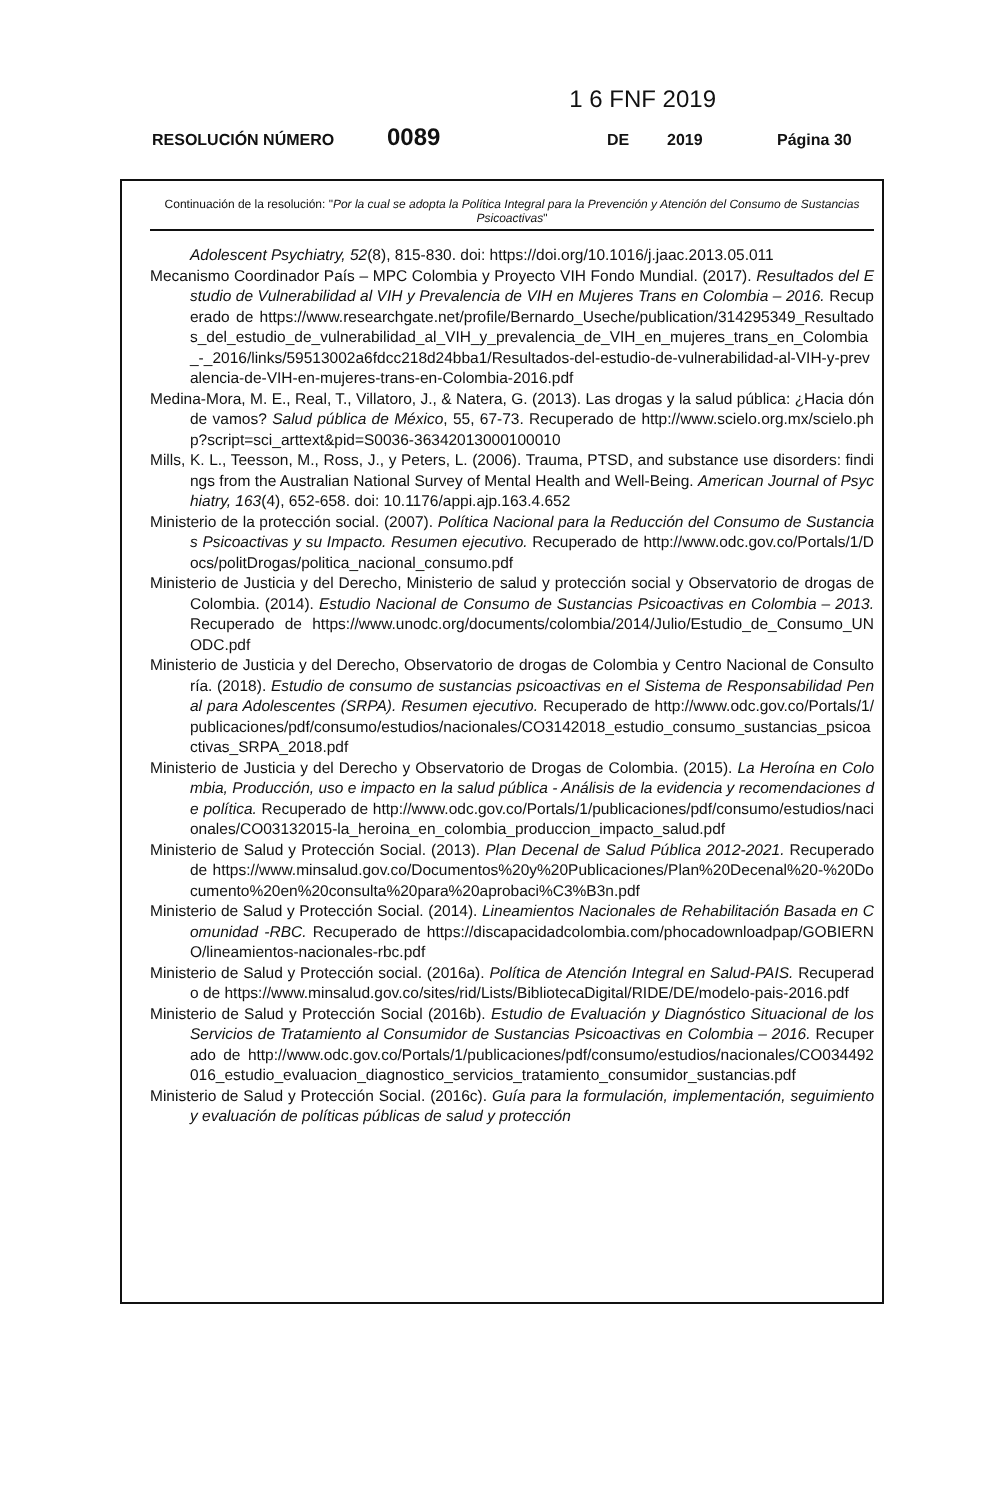1 6 FNF 2019
RESOLUCIÓN NÚMERO 0089 DE 2019 Página 30
Continuación de la resolución: "Por la cual se adopta la Política Integral para la Prevención y Atención del Consumo de Sustancias Psicoactivas"
Adolescent Psychiatry, 52(8), 815-830. doi: https://doi.org/10.1016/j.jaac.2013.05.011
Mecanismo Coordinador País – MPC Colombia y Proyecto VIH Fondo Mundial. (2017). Resultados del Estudio de Vulnerabilidad al VIH y Prevalencia de VIH en Mujeres Trans en Colombia – 2016. Recuperado de https://www.researchgate.net/profile/Bernardo_Useche/publication/314295349_Resultados_del_estudio_de_vulnerabilidad_al_VIH_y_prevalencia_de_VIH_en_mujeres_trans_en_Colombia_-_2016/links/59513002a6fdcc218d24bba1/Resultados-del-estudio-de-vulnerabilidad-al-VIH-y-prevalencia-de-VIH-en-mujeres-trans-en-Colombia-2016.pdf
Medina-Mora, M. E., Real, T., Villatoro, J., & Natera, G. (2013). Las drogas y la salud pública: ¿Hacia dónde vamos? Salud pública de México, 55, 67-73. Recuperado de http://www.scielo.org.mx/scielo.php?script=sci_arttext&pid=S0036-36342013000100010
Mills, K. L., Teesson, M., Ross, J., y Peters, L. (2006). Trauma, PTSD, and substance use disorders: findings from the Australian National Survey of Mental Health and Well-Being. American Journal of Psychiatry, 163(4), 652-658. doi: 10.1176/appi.ajp.163.4.652
Ministerio de la protección social. (2007). Política Nacional para la Reducción del Consumo de Sustancias Psicoactivas y su Impacto. Resumen ejecutivo. Recuperado de http://www.odc.gov.co/Portals/1/Docs/politDrogas/politica_nacional_consumo.pdf
Ministerio de Justicia y del Derecho, Ministerio de salud y protección social y Observatorio de drogas de Colombia. (2014). Estudio Nacional de Consumo de Sustancias Psicoactivas en Colombia – 2013. Recuperado de https://www.unodc.org/documents/colombia/2014/Julio/Estudio_de_Consumo_UNODC.pdf
Ministerio de Justicia y del Derecho, Observatorio de drogas de Colombia y Centro Nacional de Consultoría. (2018). Estudio de consumo de sustancias psicoactivas en el Sistema de Responsabilidad Penal para Adolescentes (SRPA). Resumen ejecutivo. Recuperado de http://www.odc.gov.co/Portals/1/publicaciones/pdf/consumo/estudios/nacionales/CO3142018_estudio_consumo_sustancias_psicoactivas_SRPA_2018.pdf
Ministerio de Justicia y del Derecho y Observatorio de Drogas de Colombia. (2015). La Heroína en Colombia, Producción, uso e impacto en la salud pública - Análisis de la evidencia y recomendaciones de política. Recuperado de http://www.odc.gov.co/Portals/1/publicaciones/pdf/consumo/estudios/nacionales/CO03132015-la_heroina_en_colombia_produccion_impacto_salud.pdf
Ministerio de Salud y Protección Social. (2013). Plan Decenal de Salud Pública 2012-2021. Recuperado de https://www.minsalud.gov.co/Documentos%20y%20Publicaciones/Plan%20Decenal%20-%20Documento%20en%20consulta%20para%20aprobaci%C3%B3n.pdf
Ministerio de Salud y Protección Social. (2014). Lineamientos Nacionales de Rehabilitación Basada en Comunidad -RBC. Recuperado de https://discapacidadcolombia.com/phocadownloadpap/GOBIERNO/lineamientos-nacionales-rbc.pdf
Ministerio de Salud y Protección social. (2016a). Política de Atención Integral en Salud-PAIS. Recuperado de https://www.minsalud.gov.co/sites/rid/Lists/BibliotecaDigital/RIDE/DE/modelo-pais-2016.pdf
Ministerio de Salud y Protección Social (2016b). Estudio de Evaluación y Diagnóstico Situacional de los Servicios de Tratamiento al Consumidor de Sustancias Psicoactivas en Colombia – 2016. Recuperado de http://www.odc.gov.co/Portals/1/publicaciones/pdf/consumo/estudios/nacionales/CO034492016_estudio_evaluacion_diagnostico_servicios_tratamiento_consumidor_sustancias.pdf
Ministerio de Salud y Protección Social. (2016c). Guía para la formulación, implementación, seguimiento y evaluación de políticas públicas de salud y protección